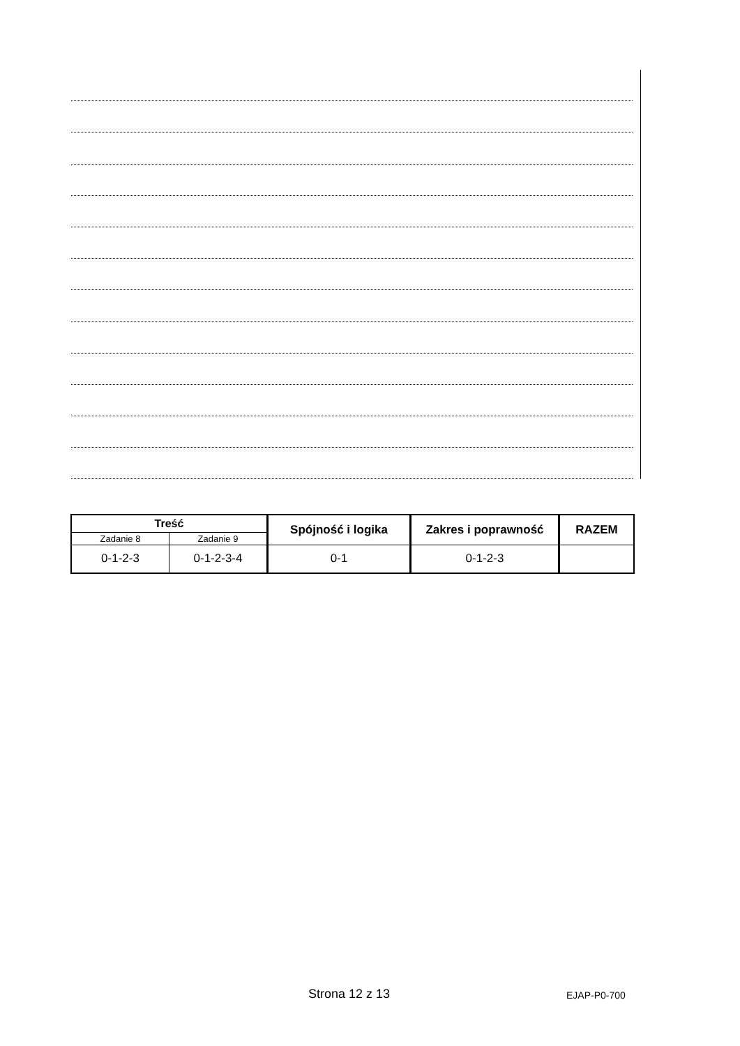| Treść | | Spójność i logika | Zakres i poprawność | RAZEM |
| --- | --- | --- | --- | --- |
| Zadanie 8 | Zadanie 9 | | | |
| 0-1-2-3 | 0-1-2-3-4 | 0-1 | 0-1-2-3 | |
Strona 12 z 13 EJAP-P0-700